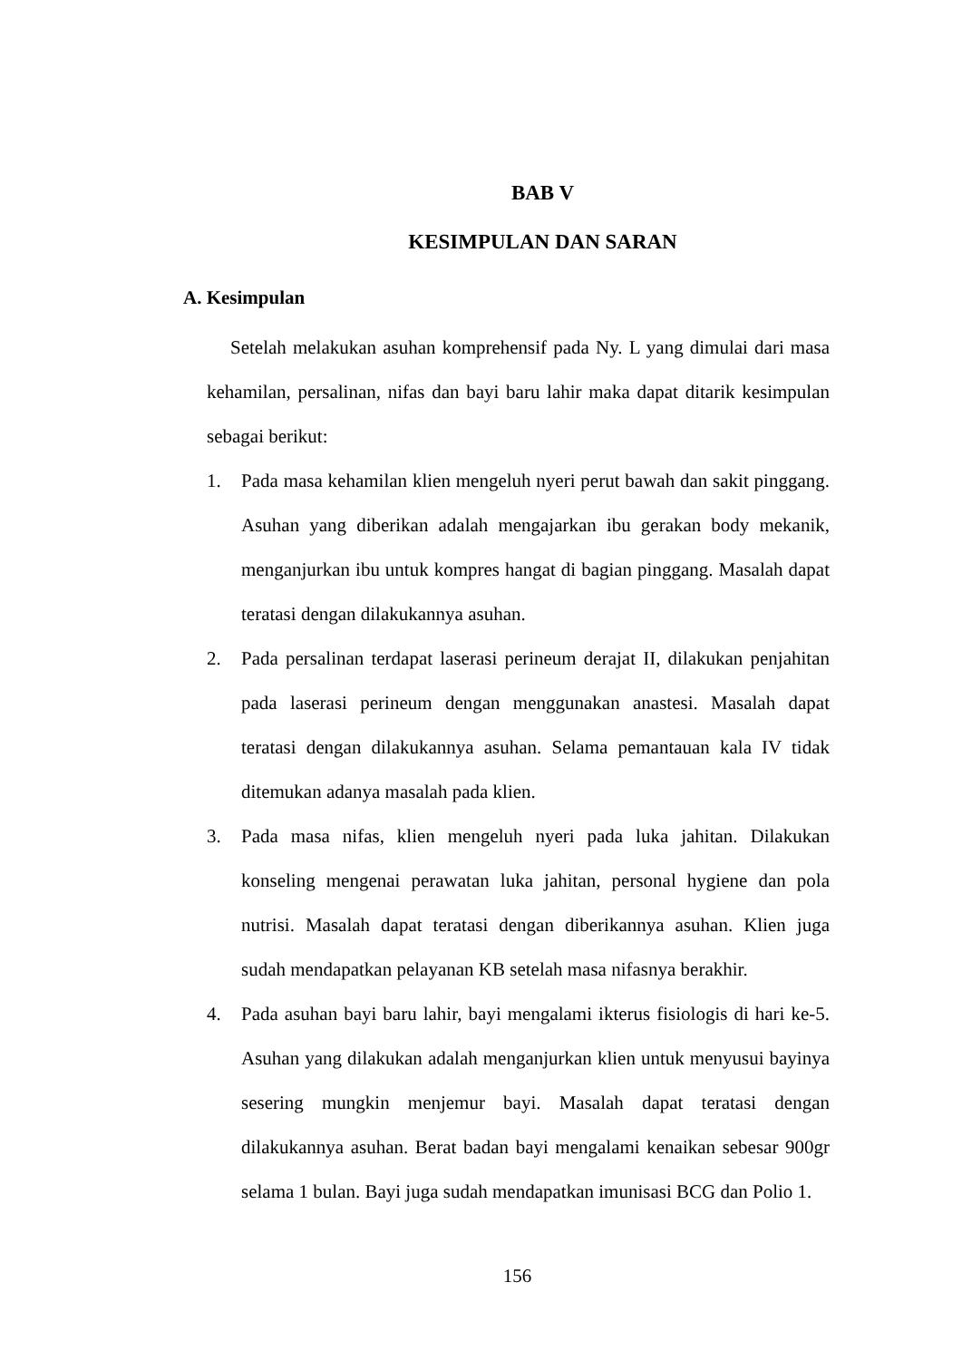BAB V
KESIMPULAN DAN SARAN
A. Kesimpulan
Setelah melakukan asuhan komprehensif pada Ny. L yang dimulai dari masa kehamilan, persalinan, nifas dan bayi baru lahir maka dapat ditarik kesimpulan sebagai berikut:
1. Pada masa kehamilan klien mengeluh nyeri perut bawah dan sakit pinggang. Asuhan yang diberikan adalah mengajarkan ibu gerakan body mekanik, menganjurkan ibu untuk kompres hangat di bagian pinggang. Masalah dapat teratasi dengan dilakukannya asuhan.
2. Pada persalinan terdapat laserasi perineum derajat II, dilakukan penjahitan pada laserasi perineum dengan menggunakan anastesi. Masalah dapat teratasi dengan dilakukannya asuhan. Selama pemantauan kala IV tidak ditemukan adanya masalah pada klien.
3. Pada masa nifas, klien mengeluh nyeri pada luka jahitan. Dilakukan konseling mengenai perawatan luka jahitan, personal hygiene dan pola nutrisi. Masalah dapat teratasi dengan diberikannya asuhan. Klien juga sudah mendapatkan pelayanan KB setelah masa nifasnya berakhir.
4. Pada asuhan bayi baru lahir, bayi mengalami ikterus fisiologis di hari ke-5. Asuhan yang dilakukan adalah menganjurkan klien untuk menyusui bayinya sesering mungkin menjemur bayi. Masalah dapat teratasi dengan dilakukannya asuhan. Berat badan bayi mengalami kenaikan sebesar 900gr selama 1 bulan. Bayi juga sudah mendapatkan imunisasi BCG dan Polio 1.
156